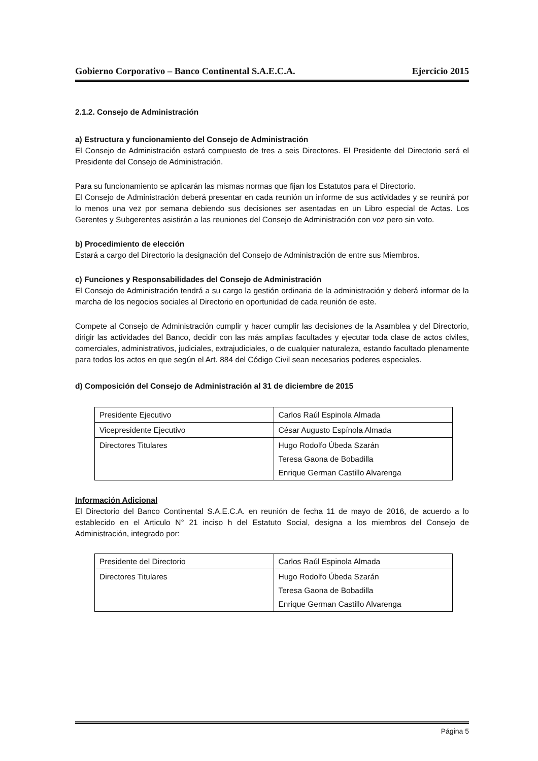Gobierno Corporativo – Banco Continental S.A.E.C.A. Ejercicio 2015
2.1.2. Consejo de Administración
a) Estructura y funcionamiento del Consejo de Administración
El Consejo de Administración estará compuesto de tres a seis Directores. El Presidente del Directorio será el Presidente del Consejo de Administración.
Para su funcionamiento se aplicarán las mismas normas que fijan los Estatutos para el Directorio.
El Consejo de Administración deberá presentar en cada reunión un informe de sus actividades y se reunirá por lo menos una vez por semana debiendo sus decisiones ser asentadas en un Libro especial de Actas. Los Gerentes y Subgerentes asistirán a las reuniones del Consejo de Administración con voz pero sin voto.
b) Procedimiento de elección
Estará a cargo del Directorio la designación del Consejo de Administración de entre sus Miembros.
c) Funciones y Responsabilidades del Consejo de Administración
El Consejo de Administración tendrá a su cargo la gestión ordinaria de la administración y deberá informar de la marcha de los negocios sociales al Directorio en oportunidad de cada reunión de este.
Compete al Consejo de Administración cumplir y hacer cumplir las decisiones de la Asamblea y del Directorio, dirigir las actividades del Banco, decidir con las más amplias facultades y ejecutar toda clase de actos civiles, comerciales, administrativos, judiciales, extrajudiciales, o de cualquier naturaleza, estando facultado plenamente para todos los actos en que según el Art. 884 del Código Civil sean necesarios poderes especiales.
d) Composición del Consejo de Administración al 31 de diciembre de 2015
| Presidente Ejecutivo | Carlos Raúl Espinola Almada |
| Vicepresidente Ejecutivo | César Augusto Espínola Almada |
| Directores Titulares | Hugo Rodolfo Úbeda Szarán Teresa Gaona de Bobadilla Enrique German Castillo Alvarenga |
Información Adicional
El Directorio del Banco Continental S.A.E.C.A. en reunión de fecha 11 de mayo de 2016, de acuerdo a lo establecido en el Articulo N° 21 inciso h del Estatuto Social, designa a los miembros del Consejo de Administración, integrado por:
| Presidente del Directorio | Carlos Raúl Espinola Almada |
| Directores Titulares | Hugo Rodolfo Úbeda Szarán Teresa Gaona de Bobadilla Enrique German Castillo Alvarenga |
Página 5